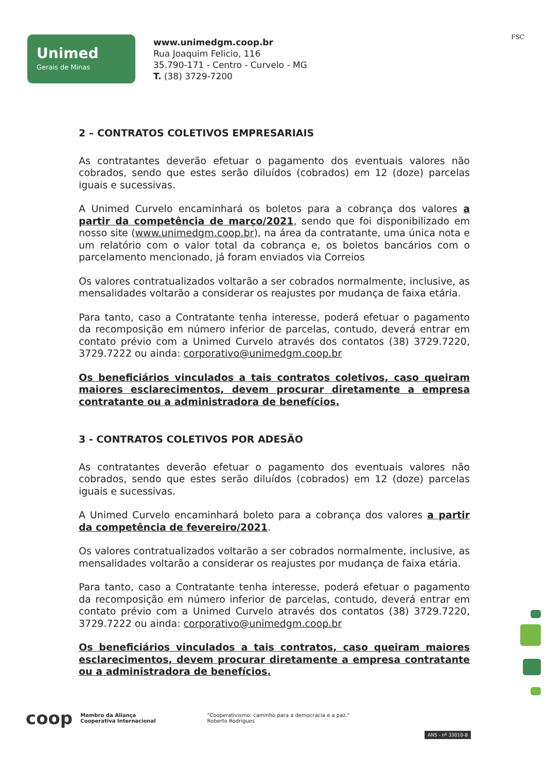Unimed
Gerais de Minas
www.unimedgm.coop.br
Rua Joaquim Felicio, 116
35.790-171 - Centro - Curvelo - MG
T. (38) 3729-7200
FSC
2 – CONTRATOS COLETIVOS EMPRESARIAIS
As contratantes deverão efetuar o pagamento dos eventuais valores não cobrados, sendo que estes serão diluídos (cobrados) em 12 (doze) parcelas iguais e sucessivas.
A Unimed Curvelo encaminhará os boletos para a cobrança dos valores a partir da competência de março/2021, sendo que foi disponibilizado em nosso site (www.unimedgm.coop.br), na área da contratante, uma única nota e um relatório com o valor total da cobrança e, os boletos bancários com o parcelamento mencionado, já foram enviados via Correios
Os valores contratualizados voltarão a ser cobrados normalmente, inclusive, as mensalidades voltarão a considerar os reajustes por mudança de faixa etária.
Para tanto, caso a Contratante tenha interesse, poderá efetuar o pagamento da recomposição em número inferior de parcelas, contudo, deverá entrar em contato prévio com a Unimed Curvelo através dos contatos (38) 3729.7220, 3729.7222 ou ainda: corporativo@unimedgm.coop.br
Os beneficiários vinculados a tais contratos coletivos, caso queiram maiores esclarecimentos, devem procurar diretamente a empresa contratante ou a administradora de benefícios.
3 - CONTRATOS COLETIVOS POR ADESÃO
As contratantes deverão efetuar o pagamento dos eventuais valores não cobrados, sendo que estes serão diluídos (cobrados) em 12 (doze) parcelas iguais e sucessivas.
A Unimed Curvelo encaminhará boleto para a cobrança dos valores a partir da competência de fevereiro/2021.
Os valores contratualizados voltarão a ser cobrados normalmente, inclusive, as mensalidades voltarão a considerar os reajustes por mudança de faixa etária.
Para tanto, caso a Contratante tenha interesse, poderá efetuar o pagamento da recomposição em número inferior de parcelas, contudo, deverá entrar em contato prévio com a Unimed Curvelo através dos contatos (38) 3729.7220, 3729.7222 ou ainda: corporativo@unimedgm.coop.br
Os beneficiários vinculados a tais contratos, caso queiram maiores esclarecimentos, devem procurar diretamente a empresa contratante ou a administradora de benefícios.
coop
Membro da Aliança
Cooperativa Internacional
"Cooperativismo: caminho para a democracia e a paz."
Roberto Rodrigues
ANS - nº 33010-8